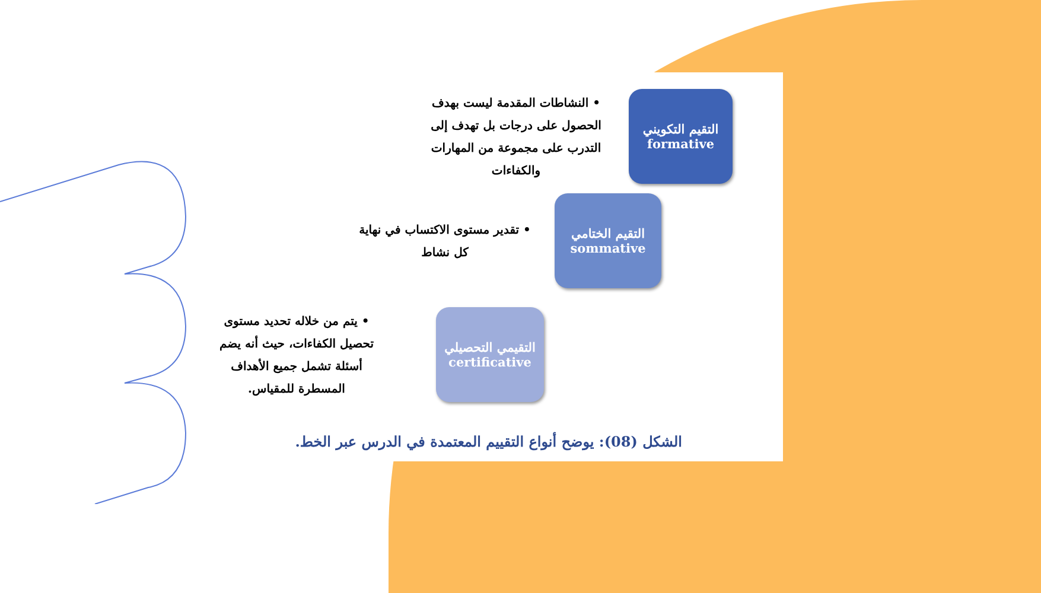• النشاطات المقدمة ليست بهدف الحصول على درجات بل تهدف إلى التدرب على مجموعة من المهارات والكفاءات
التقيم التكويني
formative
• تقدير مستوى الاكتساب في نهاية كل نشاط
التقيم الختامي
sommative
• يتم من خلاله تحديد مستوى تحصيل الكفاءات، حيث أنه يضم أسئلة تشمل جميع الأهداف المسطرة للمقياس.
التقيمي التحصيلي
certificative
الشكل (08): يوضح أنواع التقييم المعتمدة في الدرس عبر الخط.